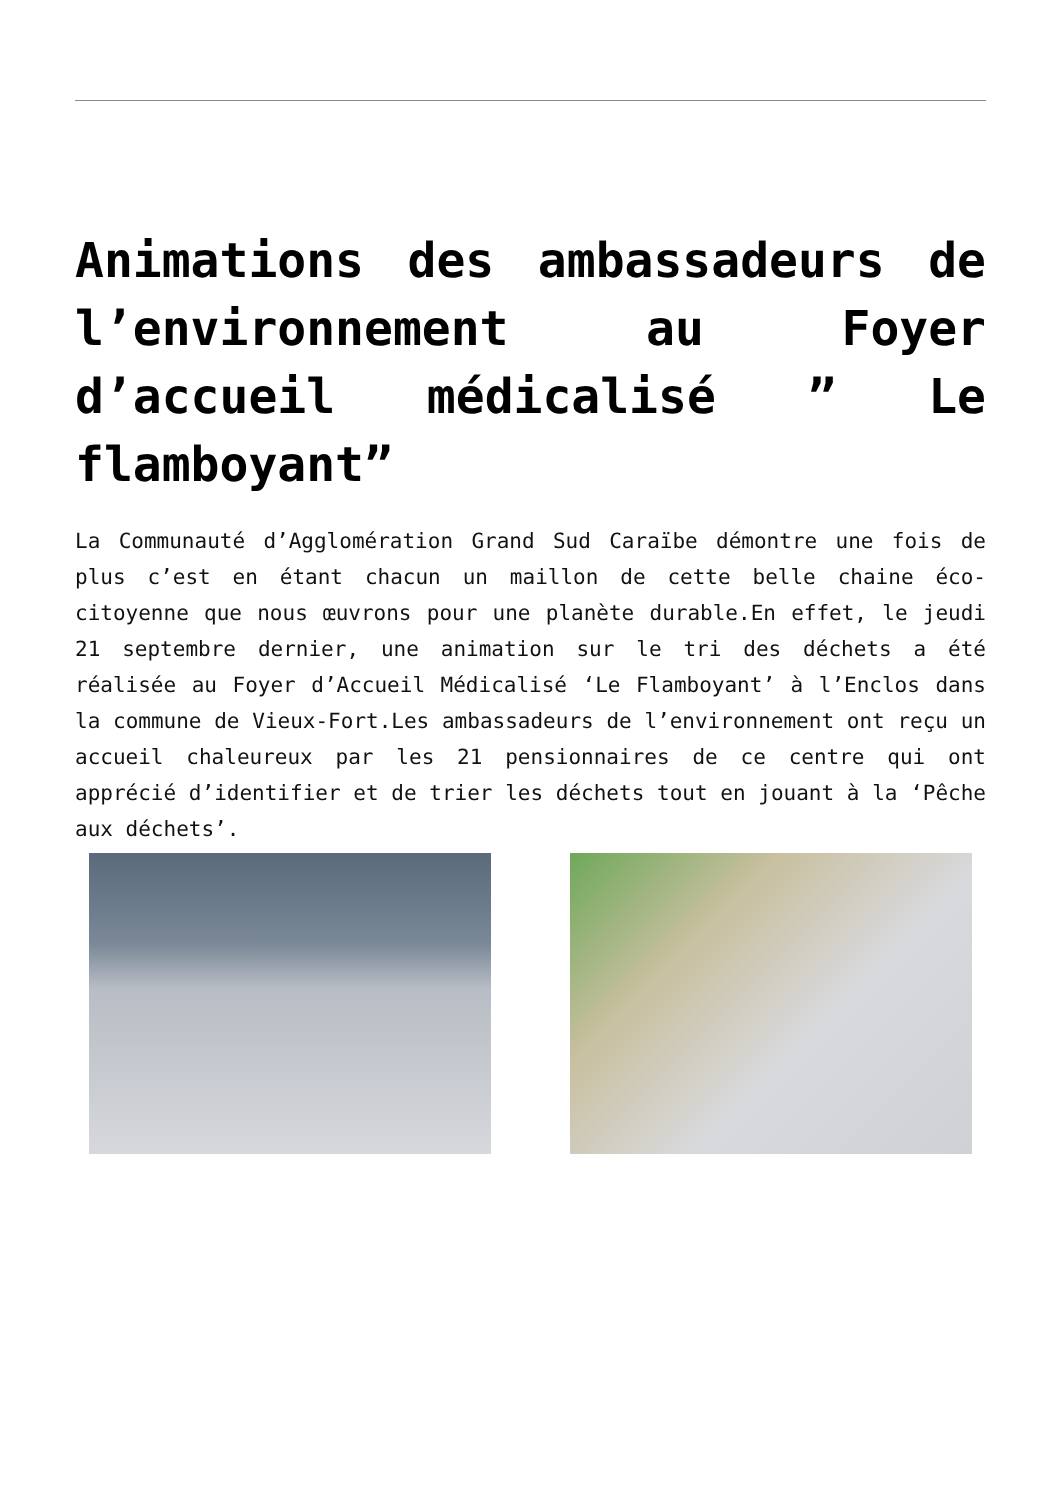Animations des ambassadeurs de l’environnement au Foyer d’accueil médicalisé ” Le flamboyant”
La Communauté d’Agglomération Grand Sud Caraïbe démontre une fois de plus c’est en étant chacun un maillon de cette belle chaine éco-citoyenne que nous œuvrons pour une planète durable.En effet, le jeudi 21 septembre dernier, une animation sur le tri des déchets a été réalisée au Foyer d’Accueil Médicalisé ‘Le Flamboyant’ à l’Enclos dans la commune de Vieux-Fort.Les ambassadeurs de l’environnement ont reçu un accueil chaleureux par les 21 pensionnaires de ce centre qui ont apprécié d’identifier et de trier les déchets tout en jouant à la ‘Pêche aux déchets’.